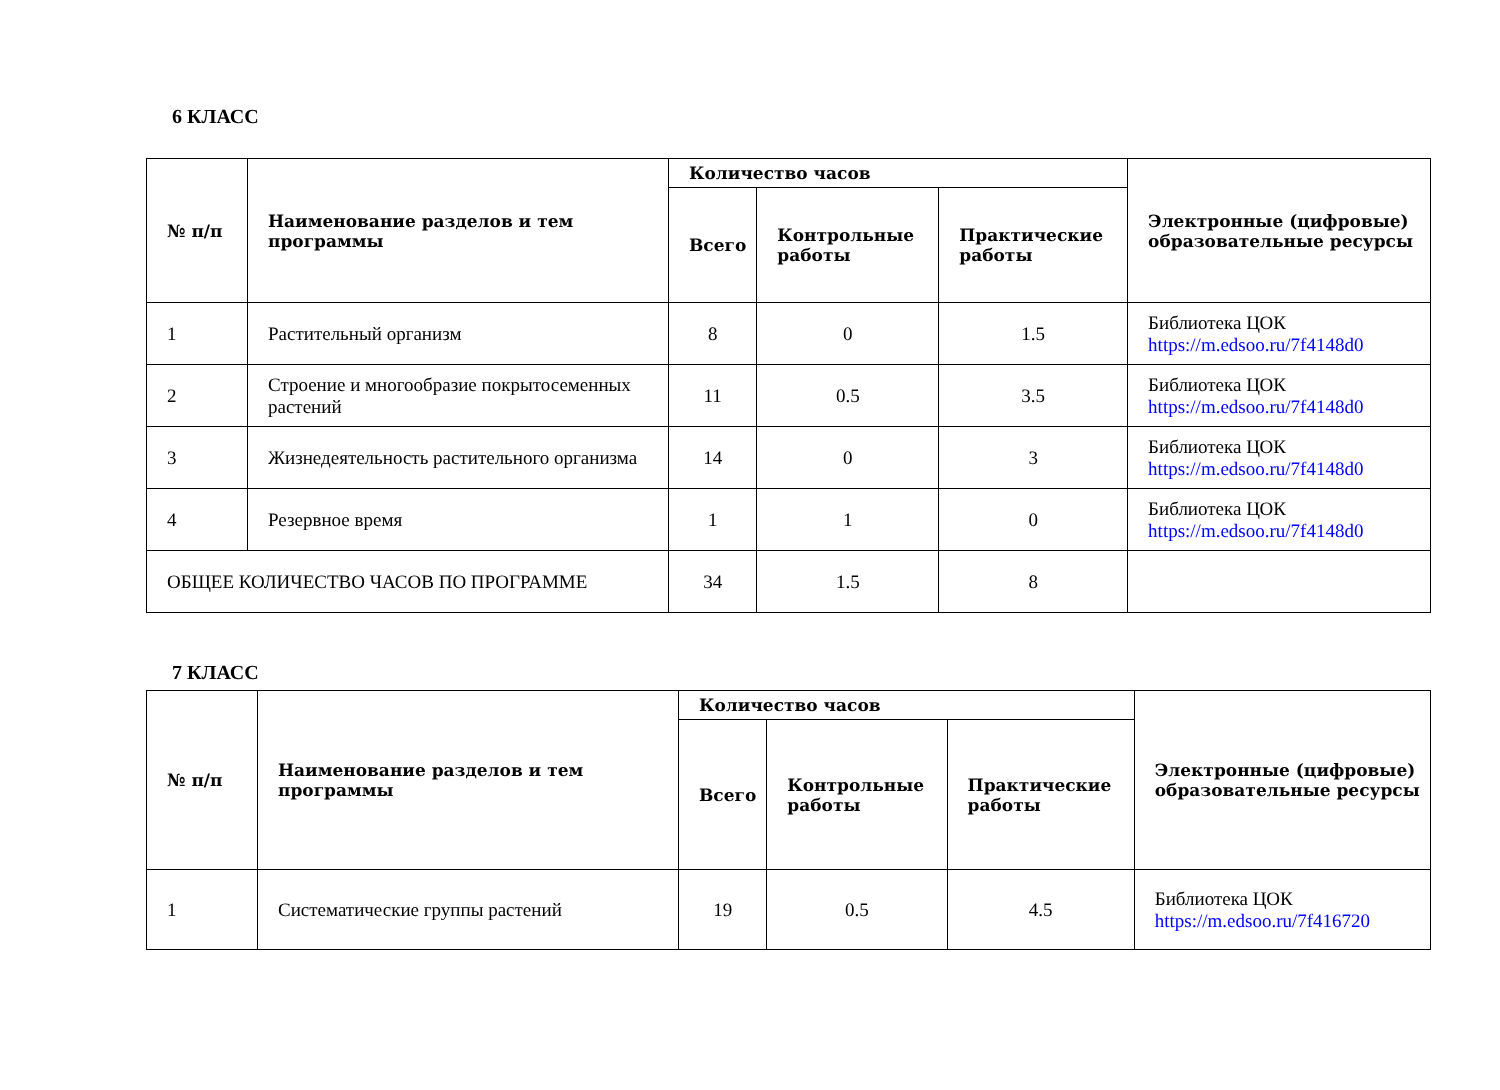6 КЛАСС
| № п/п | Наименование разделов и тем программы | Количество часов | | | Электронные (цифровые) образовательные ресурсы |
| --- | --- | --- | --- | --- | --- |
| | | Всего | Контрольные работы | Практические работы | |
| 1 | Растительный организм | 8 | 0 | 1.5 | Библиотека ЦОК https://m.edsoo.ru/7f4148d0 |
| 2 | Строение и многообразие покрытосеменных растений | 11 | 0.5 | 3.5 | Библиотека ЦОК https://m.edsoo.ru/7f4148d0 |
| 3 | Жизнедеятельность растительного организма | 14 | 0 | 3 | Библиотека ЦОК https://m.edsoo.ru/7f4148d0 |
| 4 | Резервное время | 1 | 1 | 0 | Библиотека ЦОК https://m.edsoo.ru/7f4148d0 |
| ОБЩЕЕ КОЛИЧЕСТВО ЧАСОВ ПО ПРОГРАММЕ | | 34 | 1.5 | 8 | |
7 КЛАСС
| № п/п | Наименование разделов и тем программы | Количество часов | | | Электронные (цифровые) образовательные ресурсы |
| --- | --- | --- | --- | --- | --- |
| | | Всего | Контрольные работы | Практические работы | |
| 1 | Систематические группы растений | 19 | 0.5 | 4.5 | Библиотека ЦОК https://m.edsoo.ru/7f416720 |